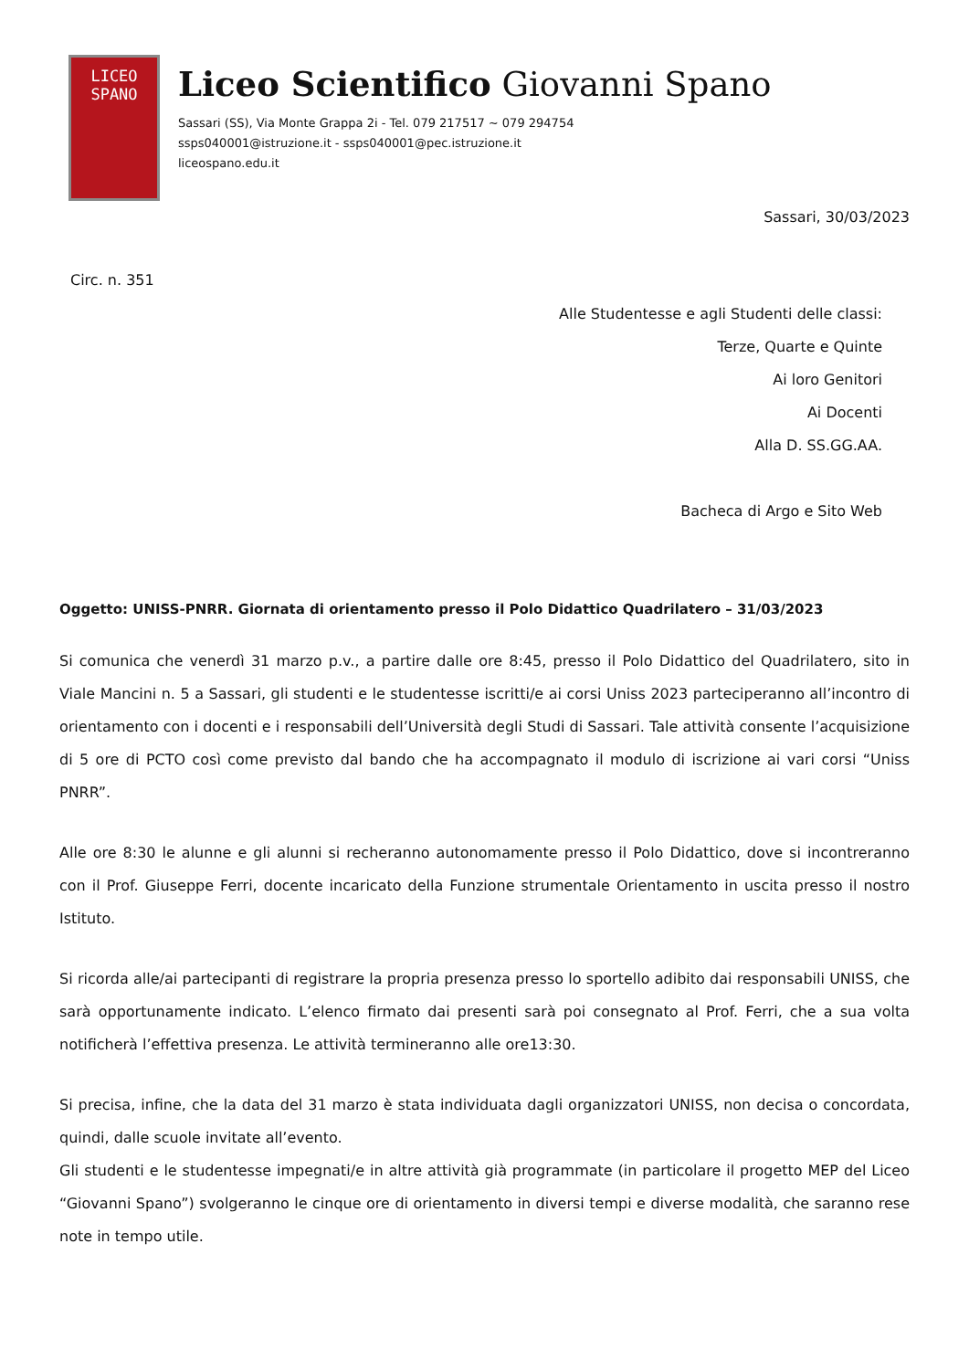LICEO
SPANO
Liceo Scientifico Giovanni Spano
Sassari (SS), Via Monte Grappa 2i - Tel. 079 217517 ~ 079 294754
ssps040001@istruzione.it - ssps040001@pec.istruzione.it
liceospano.edu.it
Sassari, 30/03/2023
Circ. n. 351
Alle Studentesse e agli Studenti delle classi:
Terze, Quarte e Quinte
Ai loro Genitori
Ai Docenti
Alla D. SS.GG.AA.
Bacheca di Argo e Sito Web
Oggetto: UNISS-PNRR. Giornata di orientamento presso il Polo Didattico Quadrilatero – 31/03/2023
Si comunica che venerdì 31 marzo p.v., a partire dalle ore 8:45, presso il Polo Didattico del Quadrilatero, sito in Viale Mancini n. 5 a Sassari, gli studenti e le studentesse iscritti/e ai corsi Uniss 2023 parteciperanno all’incontro di orientamento con i docenti e i responsabili dell’Università degli Studi di Sassari. Tale attività consente l’acquisizione di 5 ore di PCTO così come previsto dal bando che ha accompagnato il modulo di iscrizione ai vari corsi “Uniss PNRR”.
Alle ore 8:30 le alunne e gli alunni si recheranno autonomamente presso il Polo Didattico, dove si incontreranno con il Prof. Giuseppe Ferri, docente incaricato della Funzione strumentale Orientamento in uscita presso il nostro Istituto.
Si ricorda alle/ai partecipanti di registrare la propria presenza presso lo sportello adibito dai responsabili UNISS, che sarà opportunamente indicato. L’elenco firmato dai presenti sarà poi consegnato al Prof. Ferri, che a sua volta notificherà l’effettiva presenza. Le attività termineranno alle ore13:30.
Si precisa, infine, che la data del 31 marzo è stata individuata dagli organizzatori UNISS, non decisa o concordata, quindi, dalle scuole invitate all’evento.
Gli studenti e le studentesse impegnati/e in altre attività già programmate (in particolare il progetto MEP del Liceo “Giovanni Spano”) svolgeranno le cinque ore di orientamento in diversi tempi e diverse modalità, che saranno rese note in tempo utile.